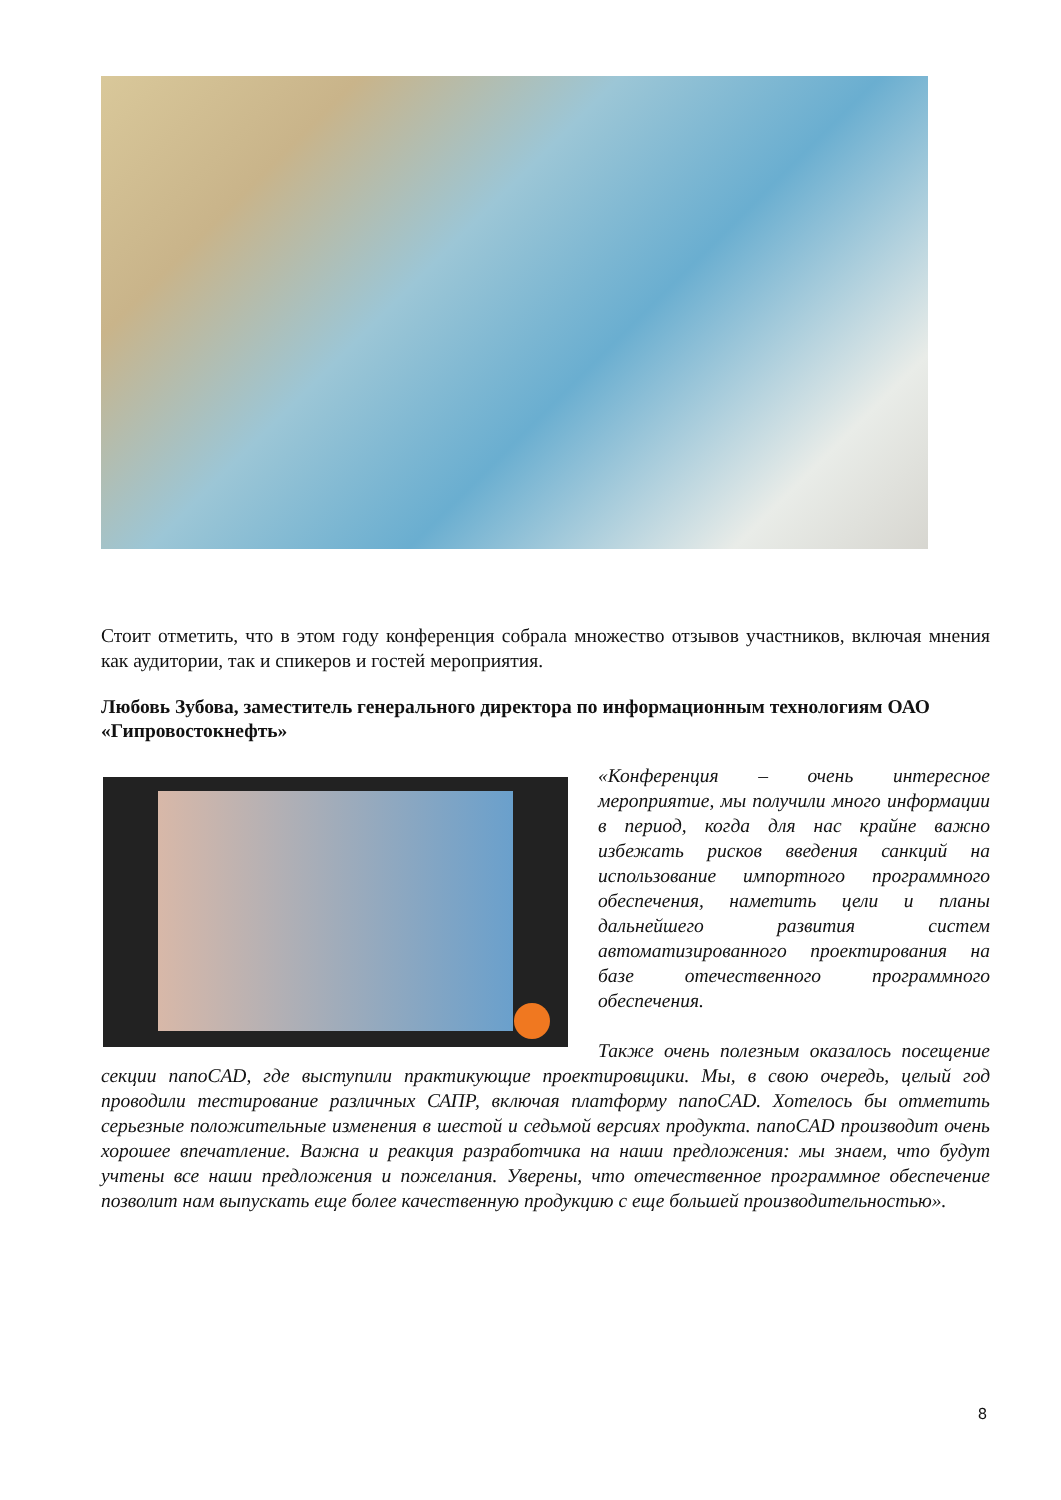Стоит отметить, что в этом году конференция собрала множество отзывов участников, включая мнения как аудитории, так и спикеров и гостей мероприятия.
Любовь Зубова, заместитель генерального директора по информационным технологиям ОАО «Гипровостокнефть»
«Конференция – очень интересное мероприятие, мы получили много информации в период, когда для нас крайне важно избежать рисков введения санкций на использование импортного программного обеспечения, наметить цели и планы дальнейшего развития систем автоматизированного проектирования на базе отечественного программного обеспечения.
Также очень полезным оказалось посещение секции nanoCAD, где выступили практикующие проектировщики. Мы, в свою очередь, целый год проводили тестирование различных САПР, включая платформу nanoCAD. Хотелось бы отметить серьезные положительные изменения в шестой и седьмой версиях продукта. nanoCAD производит очень хорошее впечатление. Важна и реакция разработчика на наши предложения: мы знаем, что будут учтены все наши предложения и пожелания. Уверены, что отечественное программное обеспечение позволит нам выпускать еще более качественную продукцию с еще большей производительностью».
8